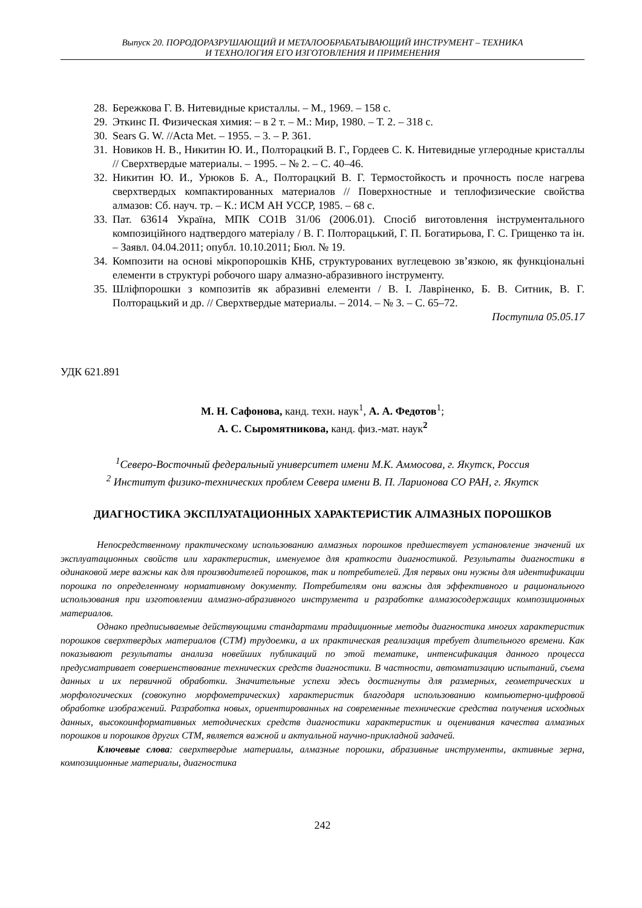Выпуск 20. ПОРОДОРАЗРУШАЮЩИЙ И МЕТАЛООБРАБАТЫВАЮЩИЙ ИНСТРУМЕНТ – ТЕХНИКА
И ТЕХНОЛОГИЯ ЕГО ИЗГОТОВЛЕНИЯ И ПРИМЕНЕНИЯ
28. Бережкова Г. В. Нитевидные кристаллы. – М., 1969. – 158 с.
29. Эткинс П. Физическая химия: – в 2 т. – М.: Мир, 1980. – Т. 2. – 318 с.
30. Sears G. W. //Acta Met. – 1955. – 3. – P. 361.
31. Новиков Н. В., Никитин Ю. И., Полторацкий В. Г., Гордеев С. К. Нитевидные углеродные кристаллы // Сверхтвердые материалы. – 1995. – № 2. – С. 40–46.
32. Никитин Ю. И., Урюков Б. А., Полторацкий В. Г. Термостойкость и прочность после нагрева сверхтвердых компактированных материалов // Поверхностные и теплофизические свойства алмазов: Сб. науч. тр. – К.: ИСМ АН УССР, 1985. – 68 с.
33. Пат. 63614 Україна, МПК СО1В 31/06 (2006.01). Спосіб виготовлення інструментального композиційного надтвердого матеріалу / В. Г. Полторацький, Г. П. Богатирьова, Г. С. Грищенко та ін. – Заявл. 04.04.2011; опубл. 10.10.2011; Бюл. № 19.
34. Композити на основі мікропорошків КНБ, структурованих вуглецевою зв’язкою, як функціональні елементи в структурі робочого шару алмазно-абразивного інструменту.
35. Шліфпорошки з композитів як абразивні елементи / В. І. Лавріненко, Б. В. Ситник, В. Г. Полторацький и др. // Сверхтвердые материалы. – 2014. – № 3. – С. 65–72.
Поступила 05.05.17
УДК 621.891
М. Н. Сафонова, канд. техн. наук<sup>1</sup>, А. А. Федотов<sup>1</sup>;
А. С. Сыромятникова, канд. физ.-мат. наук<sup>2</sup>
<sup>1</sup> Северо-Восточный федеральный университет имени М.К. Аммосова, г. Якутск, Россия
<sup>2</sup> Институт физико-технических проблем Севера имени В. П. Ларионова СО РАН, г. Якутск
ДИАГНОСТИКА ЭКСПЛУАТАЦИОННЫХ ХАРАКТЕРИСТИК АЛМАЗНЫХ ПОРОШКОВ
Непосредственному практическому использованию алмазных порошков предшествует установление значений их эксплуатационных свойств или характеристик, именуемое для краткости диагностикой. Результаты диагностики в одинаковой мере важны как для производителей порошков, так и потребителей. Для первых они нужны для идентификации порошка по определенному нормативному документу. Потребителям они важны для эффективного и рационального использования при изготовлении алмазно-абразивного инструмента и разработке алмазосодержащих композиционных материалов.
Однако предписываемые действующими стандартами традиционные методы диагностика многих характеристик порошков сверхтвердых материалов (СТМ) трудоемки, а их практическая реализация требует длительного времени. Как показывают результаты анализа новейших публикаций по этой тематике, интенсификация данного процесса предусматривает совершенствование технических средств диагностики. В частности, автоматизацию испытаний, съема данных и их первичной обработки. Значительные успехи здесь достигнуты для размерных, геометрических и морфологических (совокупно морфометрических) характеристик благодаря использованию компьютерно-цифровой обработке изображений. Разработка новых, ориентированных на современные технические средства получения исходных данных, высокоинформативных методических средств диагностики характеристик и оценивания качества алмазных порошков и порошков других СТМ, является важной и актуальной научно-прикладной задачей.
Ключевые слова: сверхтвердые материалы, алмазные порошки, абразивные инструменты, активные зерна, композиционные материалы, диагностика
242